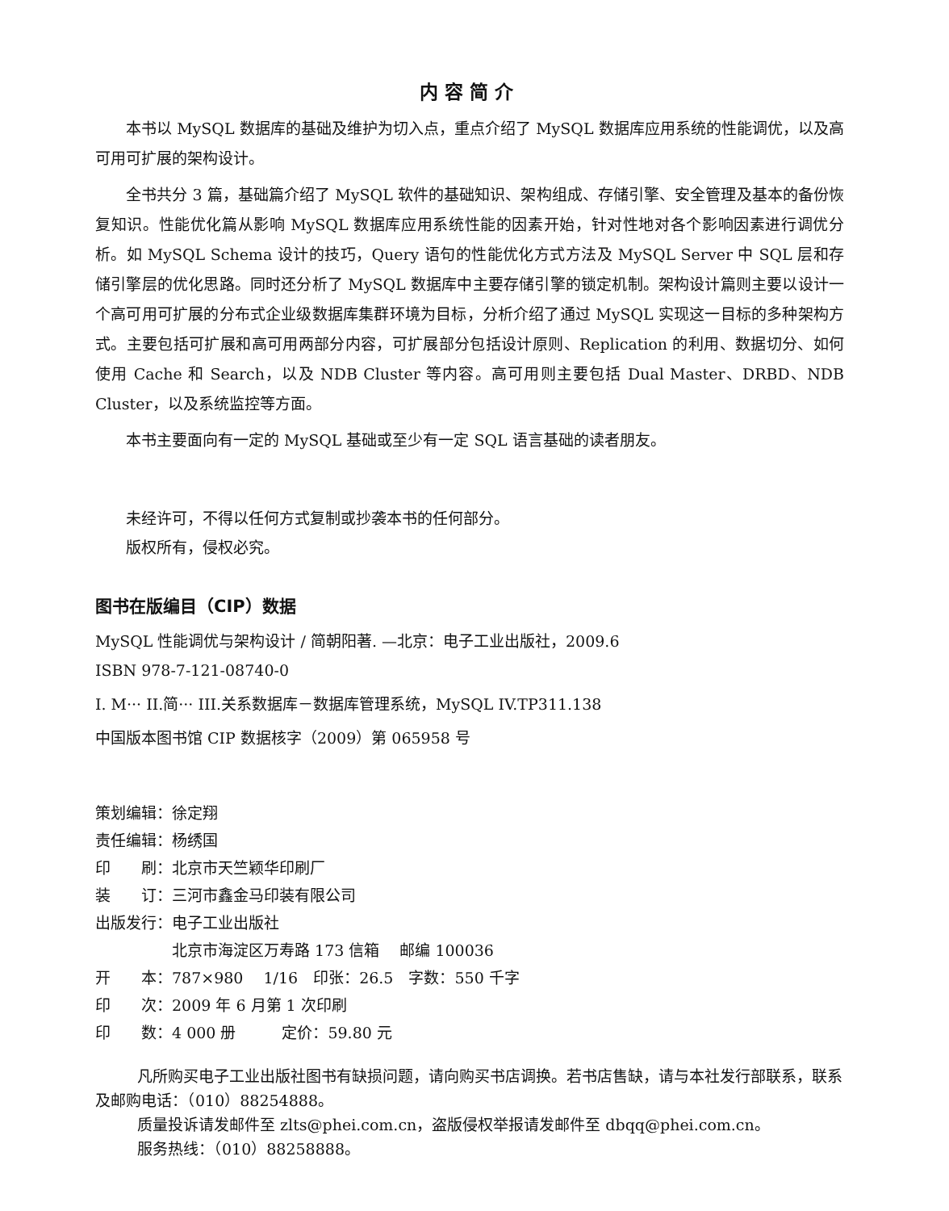内容简介
本书以 MySQL 数据库的基础及维护为切入点，重点介绍了 MySQL 数据库应用系统的性能调优，以及高可用可扩展的架构设计。
全书共分 3 篇，基础篇介绍了 MySQL 软件的基础知识、架构组成、存储引擎、安全管理及基本的备份恢复知识。性能优化篇从影响 MySQL 数据库应用系统性能的因素开始，针对性地对各个影响因素进行调优分析。如 MySQL Schema 设计的技巧，Query 语句的性能优化方式方法及 MySQL Server 中 SQL 层和存储引擎层的优化思路。同时还分析了 MySQL 数据库中主要存储引擎的锁定机制。架构设计篇则主要以设计一个高可用可扩展的分布式企业级数据库集群环境为目标，分析介绍了通过 MySQL 实现这一目标的多种架构方式。主要包括可扩展和高可用两部分内容，可扩展部分包括设计原则、Replication 的利用、数据切分、如何使用 Cache 和 Search，以及 NDB Cluster 等内容。高可用则主要包括 Dual Master、DRBD、NDB Cluster，以及系统监控等方面。
本书主要面向有一定的 MySQL 基础或至少有一定 SQL 语言基础的读者朋友。
未经许可，不得以任何方式复制或抄袭本书的任何部分。
版权所有，侵权必究。
图书在版编目（CIP）数据
MySQL 性能调优与架构设计 / 简朝阳著. —北京：电子工业出版社，2009.6
ISBN 978-7-121-08740-0
I. M··· II.简··· III.关系数据库－数据库管理系统，MySQL IV.TP311.138
中国版本图书馆 CIP 数据核字（2009）第 065958 号
| 策划编辑： | 徐定翔 |
| 责任编辑： | 杨绣国 |
| 印 刷： | 北京市天竺颖华印刷厂 |
| 装 订： | 三河市鑫金马印装有限公司 |
| 出版发行： | 电子工业出版社 |
| | 北京市海淀区万寿路 173 信箱 邮编 100036 |
| 开 本： | 787×980 1/16 印张：26.5 字数：550 千字 |
| 印 次： | 2009 年 6 月第 1 次印刷 |
| 印 数： | 4 000 册 定价：59.80 元 |
凡所购买电子工业出版社图书有缺损问题，请向购买书店调换。若书店售缺，请与本社发行部联系，联系及邮购电话：（010）88254888。
质量投诉请发邮件至 zlts@phei.com.cn，盗版侵权举报请发邮件至 dbqq@phei.com.cn。
服务热线：（010）88258888。